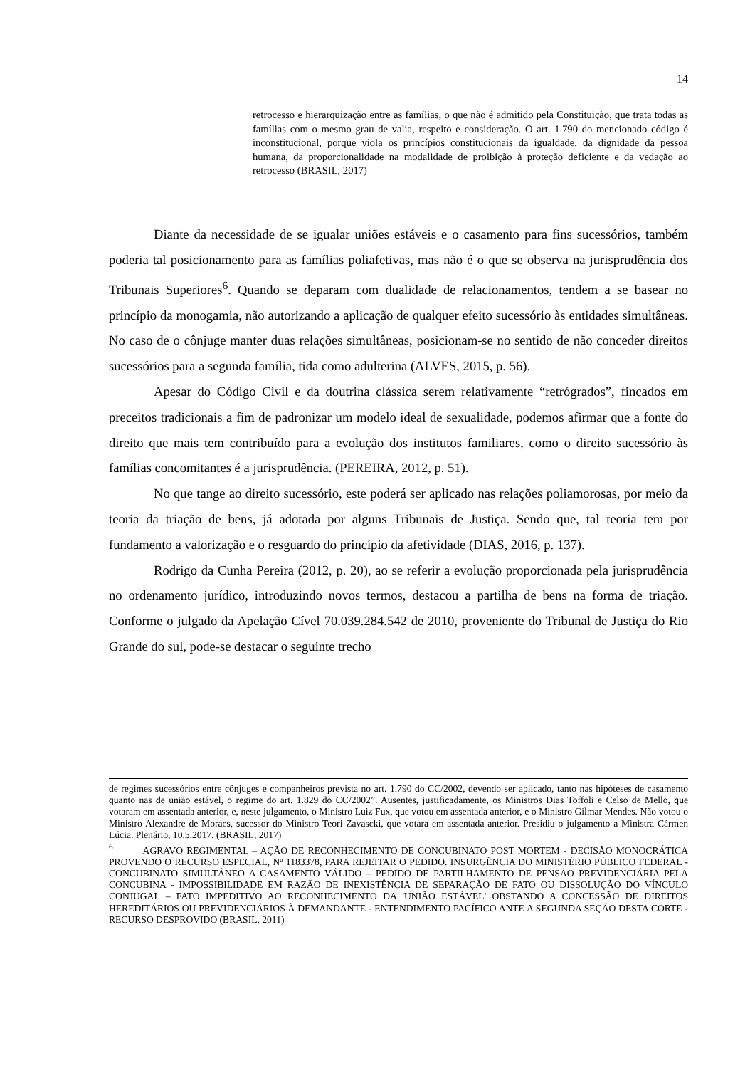14
retrocesso e hierarquização entre as famílias, o que não é admitido pela Constituição, que trata todas as famílias com o mesmo grau de valia, respeito e consideração. O art. 1.790 do mencionado código é inconstitucional, porque viola os princípios constitucionais da igualdade, da dignidade da pessoa humana, da proporcionalidade na modalidade de proibição à proteção deficiente e da vedação ao retrocesso (BRASIL, 2017)
Diante da necessidade de se igualar uniões estáveis e o casamento para fins sucessórios, também poderia tal posicionamento para as famílias poliafetivas, mas não é o que se observa na jurisprudência dos Tribunais Superiores<sup>6</sup>. Quando se deparam com dualidade de relacionamentos, tendem a se basear no princípio da monogamia, não autorizando a aplicação de qualquer efeito sucessório às entidades simultâneas. No caso de o cônjuge manter duas relações simultâneas, posicionam-se no sentido de não conceder direitos sucessórios para a segunda família, tida como adulterina (ALVES, 2015, p. 56).
Apesar do Código Civil e da doutrina clássica serem relativamente “retrógrados”, fincados em preceitos tradicionais a fim de padronizar um modelo ideal de sexualidade, podemos afirmar que a fonte do direito que mais tem contribuído para a evolução dos institutos familiares, como o direito sucessório às famílias concomitantes é a jurisprudência. (PEREIRA, 2012, p. 51).
No que tange ao direito sucessório, este poderá ser aplicado nas relações poliamorosas, por meio da teoria da triação de bens, já adotada por alguns Tribunais de Justiça. Sendo que, tal teoria tem por fundamento a valorização e o resguardo do princípio da afetividade (DIAS, 2016, p. 137).
Rodrigo da Cunha Pereira (2012, p. 20), ao se referir a evolução proporcionada pela jurisprudência no ordenamento jurídico, introduzindo novos termos, destacou a partilha de bens na forma de triação. Conforme o julgado da Apelação Cível 70.039.284.542 de 2010, proveniente do Tribunal de Justiça do Rio Grande do sul, pode-se destacar o seguinte trecho
de regimes sucessórios entre cônjuges e companheiros prevista no art. 1.790 do CC/2002, devendo ser aplicado, tanto nas hipóteses de casamento quanto nas de união estável, o regime do art. 1.829 do CC/2002”. Ausentes, justificadamente, os Ministros Dias Toffoli e Celso de Mello, que votaram em assentada anterior, e, neste julgamento, o Ministro Luiz Fux, que votou em assentada anterior, e o Ministro Gilmar Mendes. Não votou o Ministro Alexandre de Moraes, sucessor do Ministro Teori Zavascki, que votara em assentada anterior. Presidiu o julgamento a Ministra Cármen Lúcia. Plenário, 10.5.2017. (BRASIL, 2017)
<sup>6</sup> AGRAVO REGIMENTAL – AÇÃO DE RECONHECIMENTO DE CONCUBINATO POST MORTEM - DECISÃO MONOCRÁTICA PROVENDO O RECURSO ESPECIAL, Nº 1183378, PARA REJEITAR O PEDIDO. INSURGÊNCIA DO MINISTÉRIO PÚBLICO FEDERAL - CONCUBINATO SIMULTÂNEO A CASAMENTO VÁLIDO – PEDIDO DE PARTILHAMENTO DE PENSÃO PREVIDENCIÁRIA PELA CONCUBINA - IMPOSSIBILIDADE EM RAZÃO DE INEXISTÊNCIA DE SEPARAÇÃO DE FATO OU DISSOLUÇÃO DO VÍNCULO CONJUGAL – FATO IMPEDITIVO AO RECONHECIMENTO DA 'UNIÃO ESTÁVEL' OBSTANDO A CONCESSÃO DE DIREITOS HEREDITÁRIOS OU PREVIDENCIÁRIOS À DEMANDANTE - ENTENDIMENTO PACÍFICO ANTE A SEGUNDA SEÇÃO DESTA CORTE - RECURSO DESPROVIDO (BRASIL, 2011)